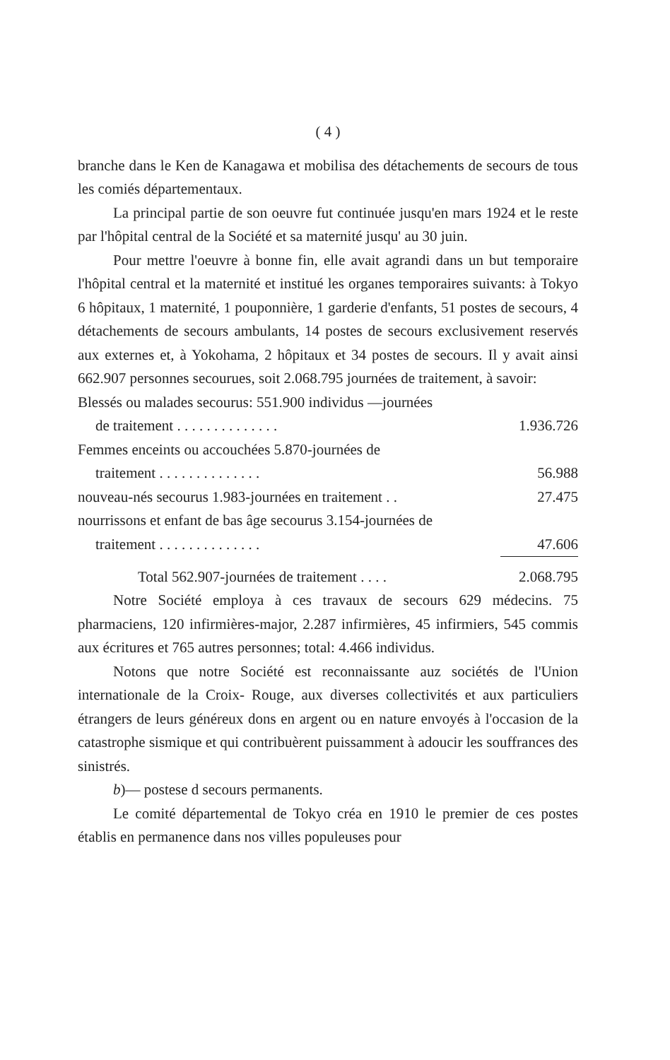( 4 )
branche dans le Ken de Kanagawa et mobilisa des détachements de secours de tous les comiés départementaux.
La principal partie de son oeuvre fut continuée jusqu'en mars 1924 et le reste par l'hôpital central de la Société et sa maternité jusqu' au 30 juin.
Pour mettre l'oeuvre à bonne fin, elle avait agrandi dans un but temporaire l'hôpital central et la maternité et institué les organes temporaires suivants: à Tokyo 6 hôpitaux, 1 maternité, 1 pouponnière, 1 garderie d'enfants, 51 postes de secours, 4 détachements de secours ambulants, 14 postes de secours exclusivement reservés aux externes et, à Yokohama, 2 hôpitaux et 34 postes de secours. Il y avait ainsi 662.907 personnes secourues, soit 2.068.795 journées de traitement, à savoir:
| Blessés ou malades secourus: 551.900 individus —journées | |
| de traitement . . . . . . . . . . . . . . | 1.936.726 |
| Femmes enceints ou accouchées 5.870-journées de | |
| traitement . . . . . . . . . . . . . . | 56.988 |
| nouveau-nés secourus 1.983-journées en traitement . . | 27.475 |
| nourrissons et enfant de bas âge secourus 3.154-journées de | |
| traitement . . . . . . . . . . . . . . | 47.606 |
| Total 562.907-journées de traitement . . . . | 2.068.795 |
Notre Société employa à ces travaux de secours 629 médecins. 75 pharmaciens, 120 infirmières-major, 2.287 infirmières, 45 infirmiers, 545 commis aux écritures et 765 autres personnes; total: 4.466 individus.
Notons que notre Société est reconnaissante auz sociétés de l'Union internationale de la Croix- Rouge, aux diverses collectivités et aux particuliers étrangers de leurs généreux dons en argent ou en nature envoyés à l'occasion de la catastrophe sismique et qui contribuèrent puissamment à adoucir les souffrances des sinistrés.
b)— postese d secours permanents.
Le comité départemental de Tokyo créa en 1910 le premier de ces postes établis en permanence dans nos villes populeuses pour